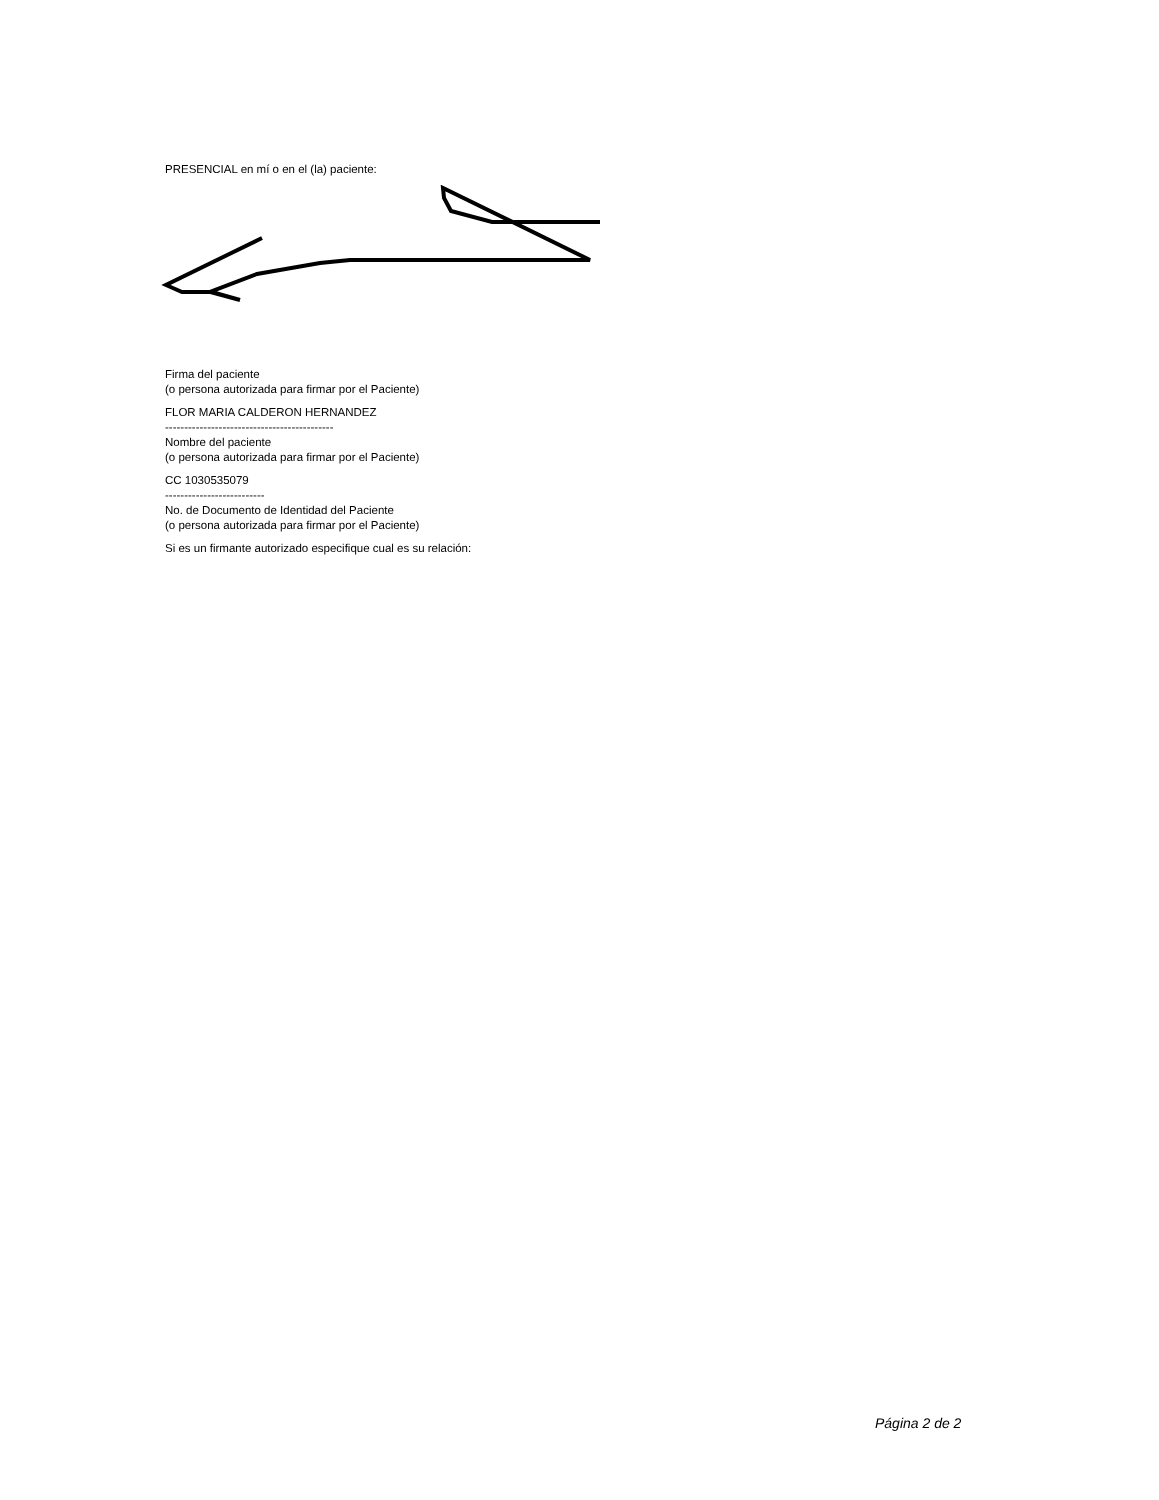PRESENCIAL en mí o en el (la) paciente:
Firma del paciente
(o persona autorizada para firmar por el Paciente)
FLOR MARIA CALDERON HERNANDEZ
--------------------------------------------
Nombre del paciente
(o persona autorizada para firmar por el Paciente)
CC 1030535079
--------------------------
No. de Documento de Identidad del Paciente
(o persona autorizada para firmar por el Paciente)
Si es un firmante autorizado especifique cual es su relación:
Página 2 de 2